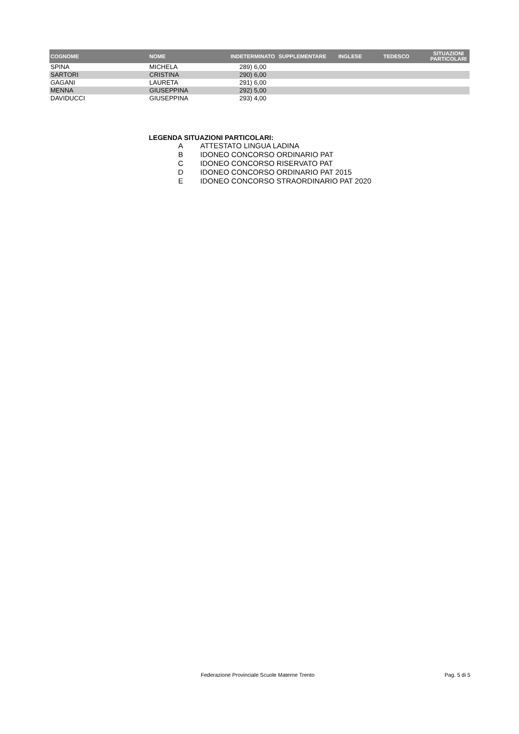| COGNOME | NOME | INDETERMINATO | SUPPLEMENTARE | INGLESE | TEDESCO | SITUAZIONI PARTICOLARI |
| --- | --- | --- | --- | --- | --- | --- |
| SPINA | MICHELA | 289) 6,00 | | | | |
| SARTORI | CRISTINA | 290) 6,00 | | | | |
| GAGANI | LAURETA | 291) 6,00 | | | | |
| MENNA | GIUSEPPINA | 292) 5,00 | | | | |
| DAVIDUCCI | GIUSEPPINA | 293) 4,00 | | | | |
LEGENDA SITUAZIONI PARTICOLARI:
A ATTESTATO LINGUA LADINA
B IDONEO CONCORSO ORDINARIO PAT
C IDONEO CONCORSO RISERVATO PAT
D IDONEO CONCORSO ORDINARIO PAT 2015
E IDONEO CONCORSO STRAORDINARIO PAT 2020
Federazione Provinciale Scuole Materne Trento
Pag. 5 di 5